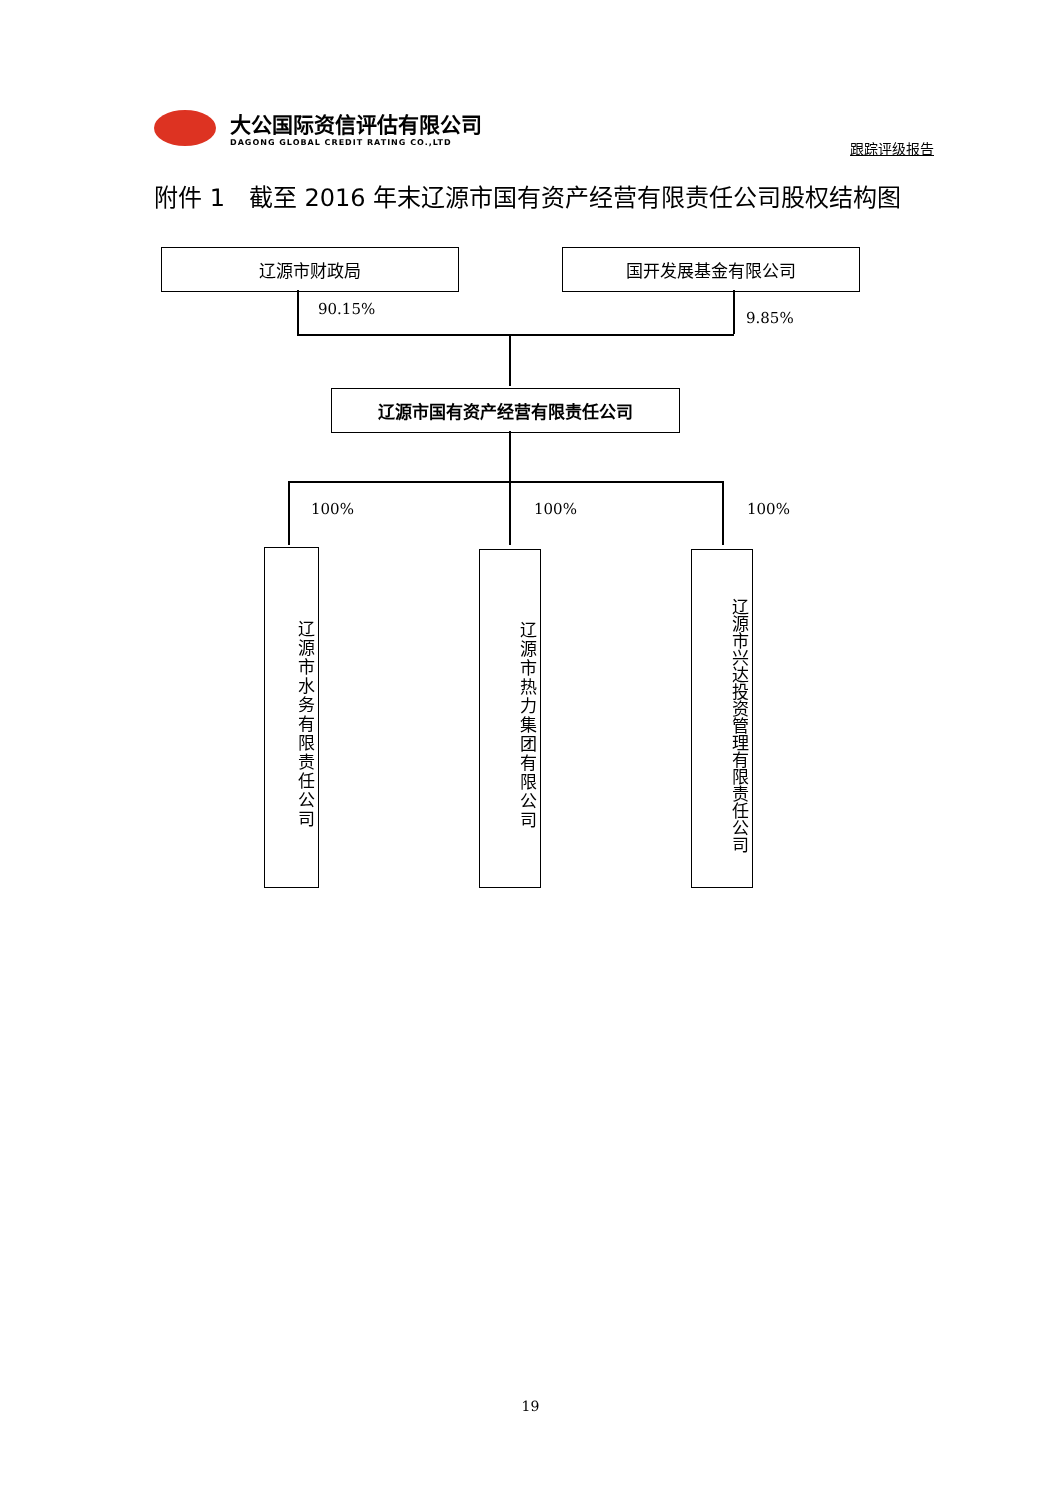大公国际资信评估有限公司
DAGONG GLOBAL CREDIT RATING CO.,LTD
跟踪评级报告
附件 1　截至 2016 年末辽源市国有资产经营有限责任公司股权结构图
辽源市财政局 国开发展基金有限公司
90.15%
9.85%
辽源市国有资产经营有限责任公司
100% 100% 100%
辽源市水务有限责任公司
辽源市热力集团有限公司
辽源市兴达投资管理有限责任公司
19